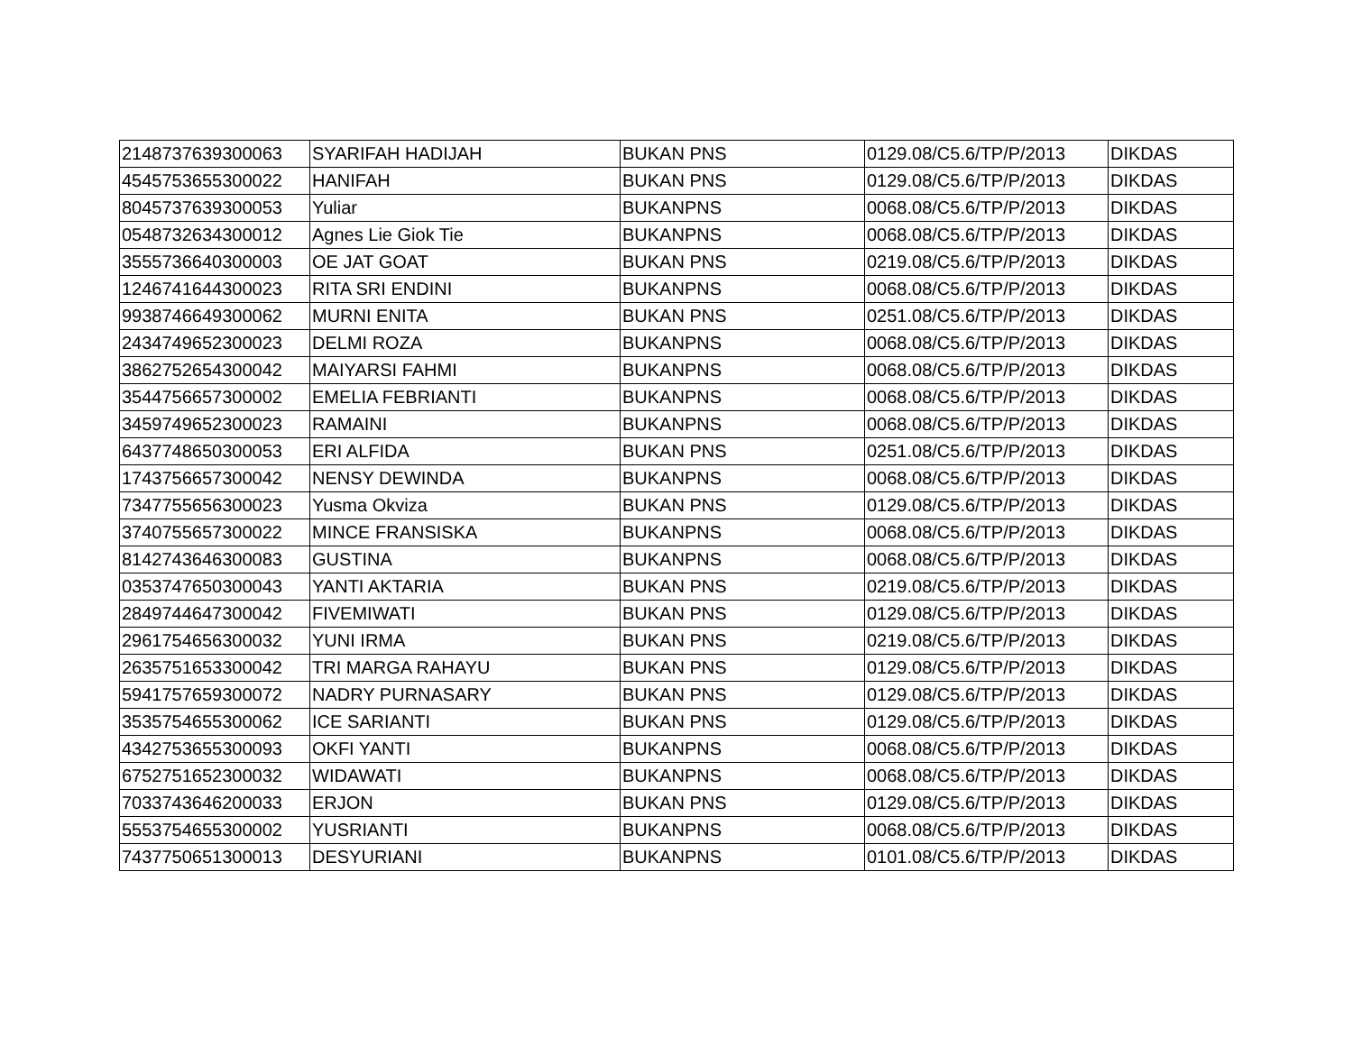| 2148737639300063 | SYARIFAH HADIJAH | BUKAN PNS | 0129.08/C5.6/TP/P/2013 | DIKDAS |
| 4545753655300022 | HANIFAH | BUKAN PNS | 0129.08/C5.6/TP/P/2013 | DIKDAS |
| 8045737639300053 | Yuliar | BUKANPNS | 0068.08/C5.6/TP/P/2013 | DIKDAS |
| 0548732634300012 | Agnes Lie Giok Tie | BUKANPNS | 0068.08/C5.6/TP/P/2013 | DIKDAS |
| 3555736640300003 | OE JAT GOAT | BUKAN PNS | 0219.08/C5.6/TP/P/2013 | DIKDAS |
| 1246741644300023 | RITA SRI ENDINI | BUKANPNS | 0068.08/C5.6/TP/P/2013 | DIKDAS |
| 9938746649300062 | MURNI ENITA | BUKAN PNS | 0251.08/C5.6/TP/P/2013 | DIKDAS |
| 2434749652300023 | DELMI ROZA | BUKANPNS | 0068.08/C5.6/TP/P/2013 | DIKDAS |
| 3862752654300042 | MAIYARSI FAHMI | BUKANPNS | 0068.08/C5.6/TP/P/2013 | DIKDAS |
| 3544756657300002 | EMELIA FEBRIANTI | BUKANPNS | 0068.08/C5.6/TP/P/2013 | DIKDAS |
| 3459749652300023 | RAMAINI | BUKANPNS | 0068.08/C5.6/TP/P/2013 | DIKDAS |
| 6437748650300053 | ERI ALFIDA | BUKAN PNS | 0251.08/C5.6/TP/P/2013 | DIKDAS |
| 1743756657300042 | NENSY DEWINDA | BUKANPNS | 0068.08/C5.6/TP/P/2013 | DIKDAS |
| 7347755656300023 | Yusma Okviza | BUKAN PNS | 0129.08/C5.6/TP/P/2013 | DIKDAS |
| 3740755657300022 | MINCE FRANSISKA | BUKANPNS | 0068.08/C5.6/TP/P/2013 | DIKDAS |
| 8142743646300083 | GUSTINA | BUKANPNS | 0068.08/C5.6/TP/P/2013 | DIKDAS |
| 0353747650300043 | YANTI AKTARIA | BUKAN PNS | 0219.08/C5.6/TP/P/2013 | DIKDAS |
| 2849744647300042 | FIVEMIWATI | BUKAN PNS | 0129.08/C5.6/TP/P/2013 | DIKDAS |
| 2961754656300032 | YUNI IRMA | BUKAN PNS | 0219.08/C5.6/TP/P/2013 | DIKDAS |
| 2635751653300042 | TRI MARGA RAHAYU | BUKAN PNS | 0129.08/C5.6/TP/P/2013 | DIKDAS |
| 5941757659300072 | NADRY PURNASARY | BUKAN PNS | 0129.08/C5.6/TP/P/2013 | DIKDAS |
| 3535754655300062 | ICE SARIANTI | BUKAN PNS | 0129.08/C5.6/TP/P/2013 | DIKDAS |
| 4342753655300093 | OKFI YANTI | BUKANPNS | 0068.08/C5.6/TP/P/2013 | DIKDAS |
| 6752751652300032 | WIDAWATI | BUKANPNS | 0068.08/C5.6/TP/P/2013 | DIKDAS |
| 7033743646200033 | ERJON | BUKAN PNS | 0129.08/C5.6/TP/P/2013 | DIKDAS |
| 5553754655300002 | YUSRIANTI | BUKANPNS | 0068.08/C5.6/TP/P/2013 | DIKDAS |
| 7437750651300013 | DESYURIANI | BUKANPNS | 0101.08/C5.6/TP/P/2013 | DIKDAS |